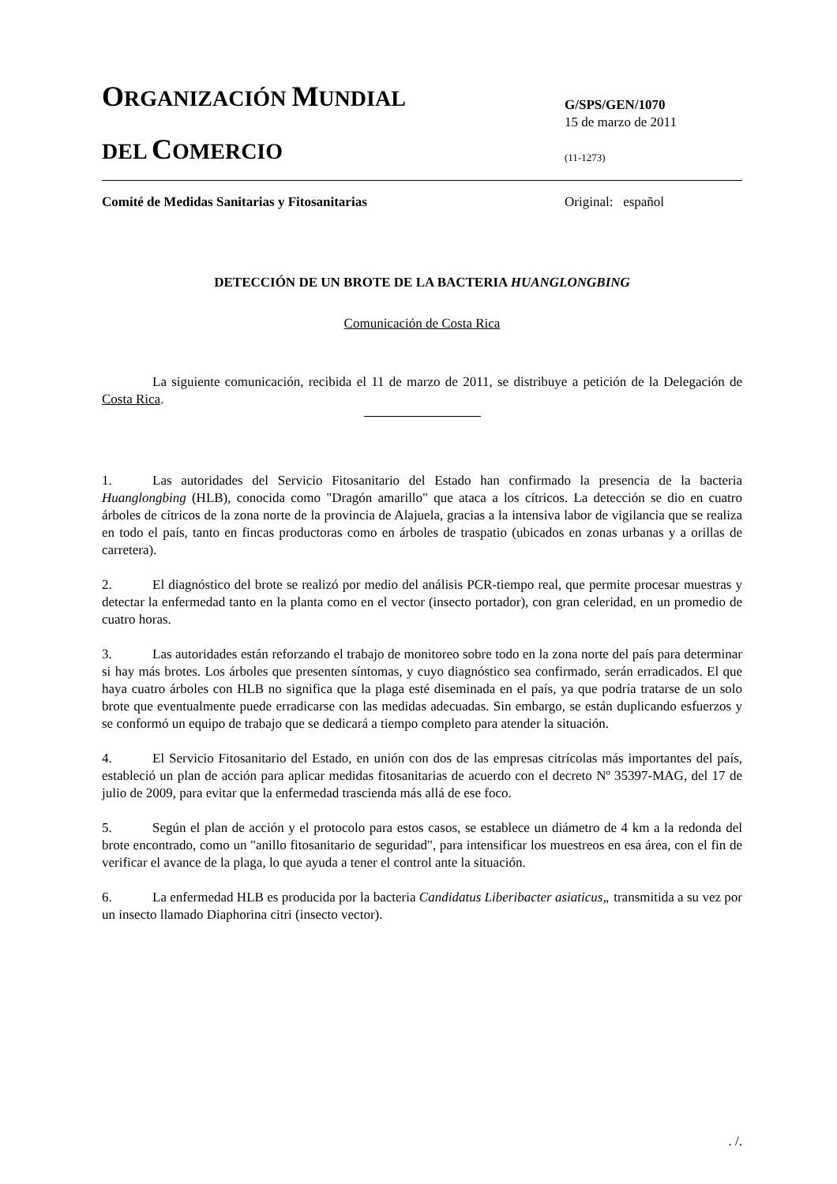ORGANIZACIÓN MUNDIAL
DEL COMERCIO
G/SPS/GEN/1070
15 de marzo de 2011
(11-1273)
Comité de Medidas Sanitarias y Fitosanitarias
Original: español
DETECCIÓN DE UN BROTE DE LA BACTERIA HUANGLONGBING
Comunicación de Costa Rica
La siguiente comunicación, recibida el 11 de marzo de 2011, se distribuye a petición de la Delegación de Costa Rica.
1. Las autoridades del Servicio Fitosanitario del Estado han confirmado la presencia de la bacteria Huanglongbing (HLB), conocida como "Dragón amarillo" que ataca a los cítricos. La detección se dio en cuatro árboles de cítricos de la zona norte de la provincia de Alajuela, gracias a la intensiva labor de vigilancia que se realiza en todo el país, tanto en fincas productoras como en árboles de traspatio (ubicados en zonas urbanas y a orillas de carretera).
2. El diagnóstico del brote se realizó por medio del análisis PCR-tiempo real, que permite procesar muestras y detectar la enfermedad tanto en la planta como en el vector (insecto portador), con gran celeridad, en un promedio de cuatro horas.
3. Las autoridades están reforzando el trabajo de monitoreo sobre todo en la zona norte del país para determinar si hay más brotes. Los árboles que presenten síntomas, y cuyo diagnóstico sea confirmado, serán erradicados. El que haya cuatro árboles con HLB no significa que la plaga esté diseminada en el país, ya que podría tratarse de un solo brote que eventualmente puede erradicarse con las medidas adecuadas. Sin embargo, se están duplicando esfuerzos y se conformó un equipo de trabajo que se dedicará a tiempo completo para atender la situación.
4. El Servicio Fitosanitario del Estado, en unión con dos de las empresas citrícolas más importantes del país, estableció un plan de acción para aplicar medidas fitosanitarias de acuerdo con el decreto Nº 35397-MAG, del 17 de julio de 2009, para evitar que la enfermedad trascienda más allá de ese foco.
5. Según el plan de acción y el protocolo para estos casos, se establece un diámetro de 4 km a la redonda del brote encontrado, como un "anillo fitosanitario de seguridad", para intensificar los muestreos en esa área, con el fin de verificar el avance de la plaga, lo que ayuda a tener el control ante la situación.
6. La enfermedad HLB es producida por la bacteria Candidatus Liberibacter asiaticus„ transmitida a su vez por un insecto llamado Diaphorina citri (insecto vector).
. /.